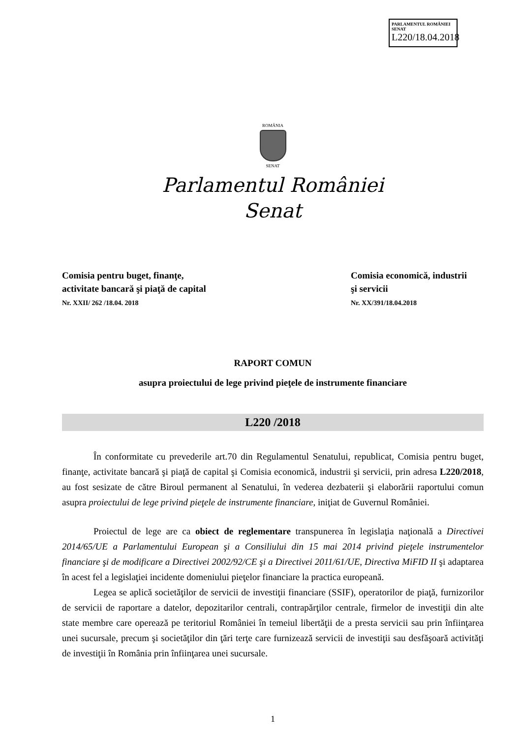PARLAMENTUL ROMÂNIEI SENAT
L220/18.04.2018
ROMÂNIA
SENAT
Parlamentul României
Senat
Comisia pentru buget, finanţe,
activitate bancară şi piaţă de capital
Nr. XXII/ 262 /18.04. 2018
Comisia economică, industrii
şi servicii
Nr. XX/391/18.04.2018
RAPORT COMUN
asupra proiectului de lege privind pieţele de instrumente financiare
L220 /2018
În conformitate cu prevederile art.70 din Regulamentul Senatului, republicat, Comisia pentru buget, finanţe, activitate bancară şi piaţă de capital şi Comisia economică, industrii şi servicii, prin adresa L220/2018, au fost sesizate de către Biroul permanent al Senatului, în vederea dezbaterii şi elaborării raportului comun asupra proiectului de lege privind pieţele de instrumente financiare, iniţiat de Guvernul României.
Proiectul de lege are ca obiect de reglementare transpunerea în legislaţia naţională a Directivei 2014/65/UE a Parlamentului European şi a Consiliului din 15 mai 2014 privind pieţele instrumentelor financiare şi de modificare a Directivei 2002/92/CE şi a Directivei 2011/61/UE, Directiva MiFID II şi adaptarea în acest fel a legislaţiei incidente domeniului pieţelor financiare la practica europeană.
Legea se aplică societăţilor de servicii de investiţii financiare (SSIF), operatorilor de piaţă, furnizorilor de servicii de raportare a datelor, depozitarilor centrali, contrapărţilor centrale, firmelor de investiţii din alte state membre care operează pe teritoriul României în temeiul libertăţii de a presta servicii sau prin înfiinţarea unei sucursale, precum şi societăţilor din ţări terţe care furnizează servicii de investiţii sau desfăşoară activităţi de investiţii în România prin înfiinţarea unei sucursale.
1